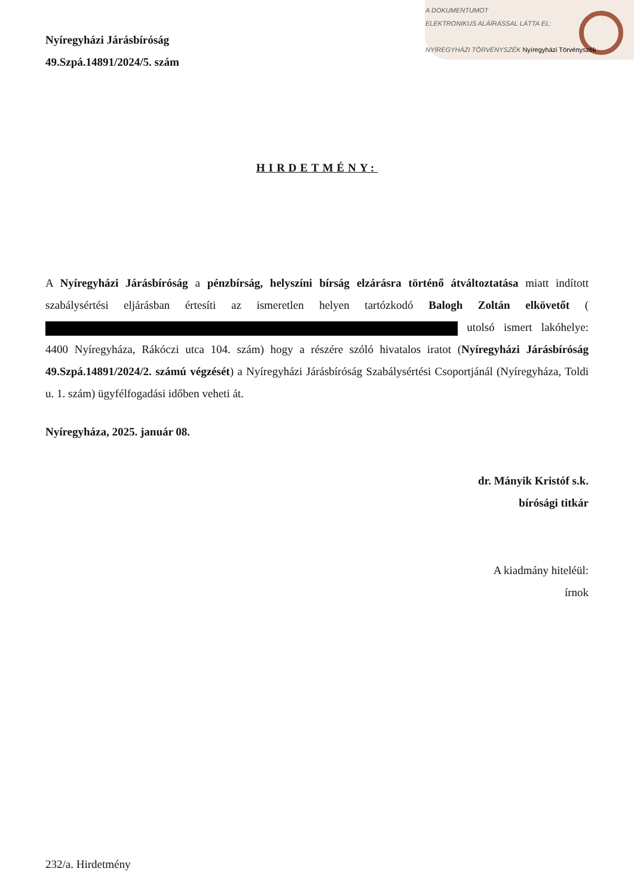A DOKUMENTUMOT
ELEKTRONIKUS ALÁÍRÁSSAL LÁTTA EL:
NYÍREGYHÁZI TÖRVÉNYSZÉK Nyíregyházi Törvényszék
Nyíregyházi Járásbíróság
49.Szpá.14891/2024/5. szám
HIRDETMÉNY:
A Nyíregyházi Járásbíróság a pénzbírság, helyszíni bírság elzárásra történő átváltoztatása miatt indított szabálysértési eljárásban értesíti az ismeretlen helyen tartózkodó Balogh Zoltán elkövetőt ( utolsó ismert lakóhelye: 4400 Nyíregyháza, Rákóczi utca 104. szám) hogy a részére szóló hivatalos iratot (Nyíregyházi Járásbíróság 49.Szpá.14891/2024/2. számú végzését) a Nyíregyházi Járásbíróság Szabálysértési Csoportjánál (Nyíregyháza, Toldi u. 1. szám) ügyfélfogadási időben veheti át.
Nyíregyháza, 2025. január 08.
dr. Mányik Kristóf s.k.
bírósági titkár
A kiadmány hiteléül:
írnok
232/a. Hirdetmény